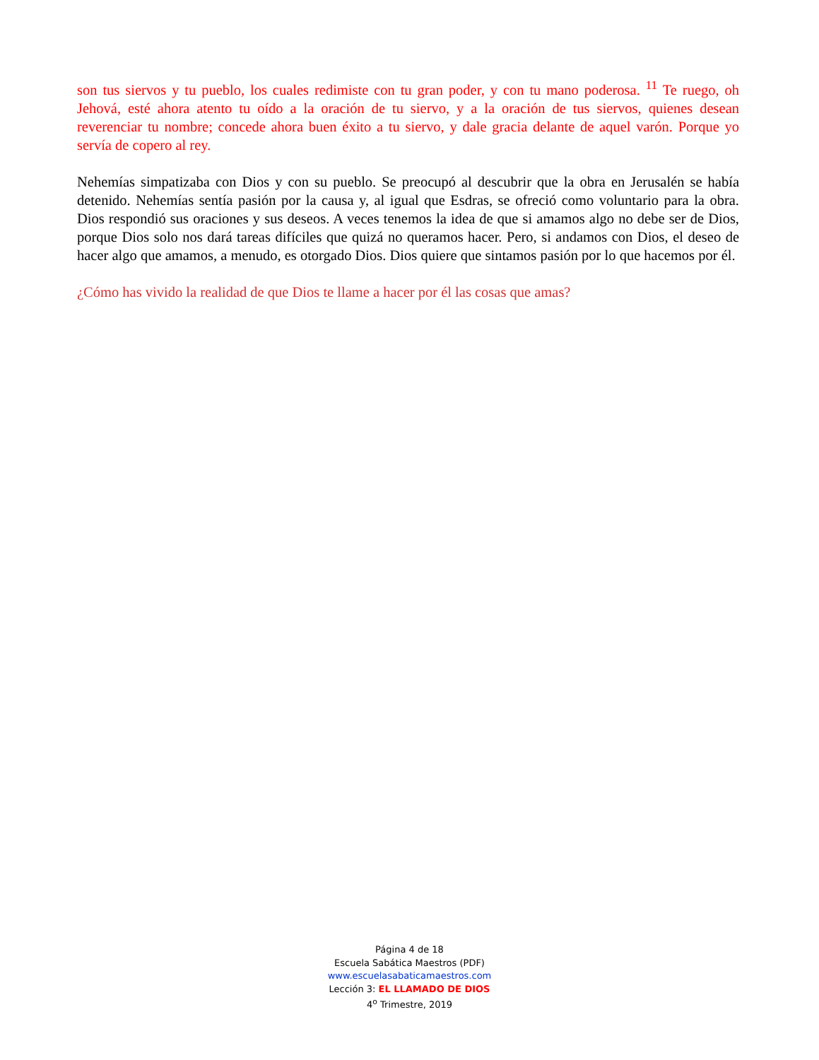son tus siervos y tu pueblo, los cuales redimiste con tu gran poder, y con tu mano poderosa. <sup>11</sup> Te ruego, oh Jehová, esté ahora atento tu oído a la oración de tu siervo, y a la oración de tus siervos, quienes desean reverenciar tu nombre; concede ahora buen éxito a tu siervo, y dale gracia delante de aquel varón. Porque yo servía de copero al rey.
Nehemías simpatizaba con Dios y con su pueblo. Se preocupó al descubrir que la obra en Jerusalén se había detenido. Nehemías sentía pasión por la causa y, al igual que Esdras, se ofreció como voluntario para la obra. Dios respondió sus oraciones y sus deseos. A veces tenemos la idea de que si amamos algo no debe ser de Dios, porque Dios solo nos dará tareas difíciles que quizá no queramos hacer. Pero, si andamos con Dios, el deseo de hacer algo que amamos, a menudo, es otorgado Dios. Dios quiere que sintamos pasión por lo que hacemos por él.
¿Cómo has vivido la realidad de que Dios te llame a hacer por él las cosas que amas?
Página 4 de 18
Escuela Sabática Maestros (PDF)
www.escuelasabaticamaestros.com
Lección 3: EL LLAMADO DE DIOS
4<sup>o</sup> Trimestre, 2019